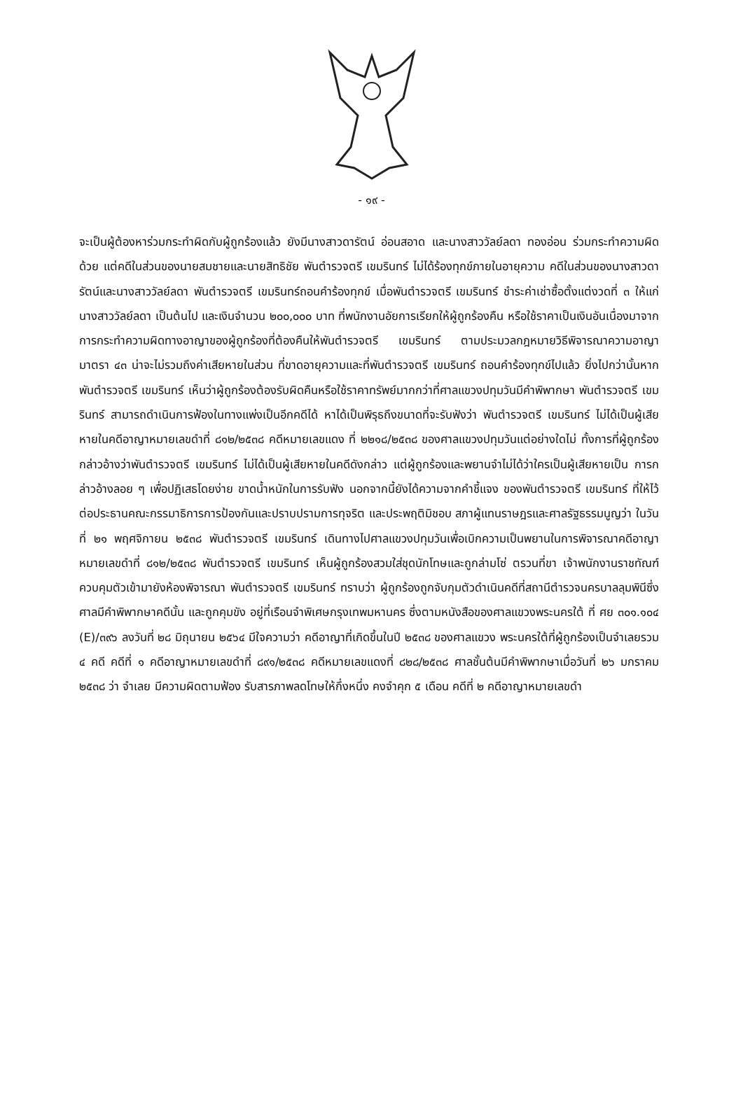- ๑๙ -
จะเป็นผู้ต้องหาร่วมกระทำผิดกับผู้ถูกร้องแล้ว ยังมีนางสาวดารัตน์ อ่อนสอาด และนางสาววัลย์ลดา ทองอ่อน ร่วมกระทำความผิดด้วย แต่คดีในส่วนของนายสมชายและนายสิทธิชัย พันตำรวจตรี เขมรินทร์ ไม่ได้ร้องทุกข์ภายในอายุความ คดีในส่วนของนางสาวดารัตน์และนางสาววัลย์ลดา พันตำรวจตรี เขมรินทร์ถอนคำร้องทุกข์ เมื่อพันตำรวจตรี เขมรินทร์ ชำระค่าเช่าซื้อตั้งแต่งวดที่ ๓ ให้แก่ นางสาววัลย์ลดา เป็นต้นไป และเงินจำนวน ๒๐๐,๐๐๐ บาท ที่พนักงานอัยการเรียกให้ผู้ถูกร้องคืน หรือใช้ราคาเป็นเงินอันเนื่องมาจากการกระทำความผิดทางอาญาของผู้ถูกร้องที่ต้องคืนให้พันตำรวจตรี เขมรินทร์ ตามประมวลกฎหมายวิธีพิจารณาความอาญา มาตรา ๔๓ น่าจะไม่รวมถึงค่าเสียหายในส่วน ที่ขาดอายุความและที่พันตำรวจตรี เขมรินทร์ ถอนคำร้องทุกข์ไปแล้ว ยิ่งไปกว่านั้นหากพันตำรวจตรี เขมรินทร์ เห็นว่าผู้ถูกร้องต้องรับผิดคืนหรือใช้ราคาทรัพย์มากกว่าที่ศาลแขวงปทุมวันมีคำพิพากษา พันตำรวจตรี เขมรินทร์ สามารถดำเนินการฟ้องในทางแพ่งเป็นอีกคดีได้ หาได้เป็นพิรุธถึงขนาดที่จะรับฟังว่า พันตำรวจตรี เขมรินทร์ ไม่ได้เป็นผู้เสียหายในคดีอาญาหมายเลขดำที่ ๘๑๒/๒๕๓๘ คดีหมายเลขแดง ที่ ๒๒๑๘/๒๕๓๘ ของศาลแขวงปทุมวันแต่อย่างใดไม่ ทั้งการที่ผู้ถูกร้องกล่าวอ้างว่าพันตำรวจตรี เขมรินทร์ ไม่ได้เป็นผู้เสียหายในคดีดังกล่าว แต่ผู้ถูกร้องและพยานจำไม่ได้ว่าใครเป็นผู้เสียหายเป็น การกล่าวอ้างลอย ๆ เพื่อปฏิเสธโดยง่าย ขาดน้ำหนักในการรับฟัง นอกจากนี้ยังได้ความจากคำชี้แจง ของพันตำรวจตรี เขมรินทร์ ที่ให้ไว้ต่อประธานคณะกรรมาธิการการป้องกันและปราบปรามการทุจริต และประพฤติมิชอบ สภาผู้แทนราษฎรและศาลรัฐธรรมนูญว่า ในวันที่ ๒๑ พฤศจิกายน ๒๕๓๘ พันตำรวจตรี เขมรินทร์ เดินทางไปศาลแขวงปทุมวันเพื่อเบิกความเป็นพยานในการพิจารณาคดีอาญา หมายเลขดำที่ ๘๑๒/๒๕๓๘ พันตำรวจตรี เขมรินทร์ เห็นผู้ถูกร้องสวมใส่ชุดนักโทษและถูกล่ามโซ่ ตรวนที่ขา เจ้าพนักงานราชทัณฑ์ควบคุมตัวเข้ามายังห้องพิจารณา พันตำรวจตรี เขมรินทร์ ทราบว่า ผู้ถูกร้องถูกจับกุมตัวดำเนินคดีที่สถานีตำรวจนครบาลลุมพินีซึ่งศาลมีคำพิพากษาคดีนั้น และถูกคุมขัง อยู่ที่เรือนจำพิเศษกรุงเทพมหานคร ซึ่งตามหนังสือของศาลแขวงพระนครใต้ ที่ ศย ๓๐๑.๑๐๔ (E)/๓๙๖ ลงวันที่ ๒๘ มิถุนายน ๒๕๖๔ มีใจความว่า คดีอาญาที่เกิดขึ้นในปี ๒๕๓๘ ของศาลแขวง พระนครใต้ที่ผู้ถูกร้องเป็นจำเลยรวม ๔ คดี คดีที่ ๑ คดีอาญาหมายเลขดำที่ ๘๙๑/๒๕๓๘ คดีหมายเลขแดงที่ ๘๒๘/๒๕๓๘ ศาลชั้นต้นมีคำพิพากษาเมื่อวันที่ ๒๖ มกราคม ๒๕๓๘ ว่า จำเลย มีความผิดตามฟ้อง รับสารภาพลดโทษให้กึ่งหนึ่ง คงจำคุก ๕ เดือน คดีที่ ๒ คดีอาญาหมายเลขดำ